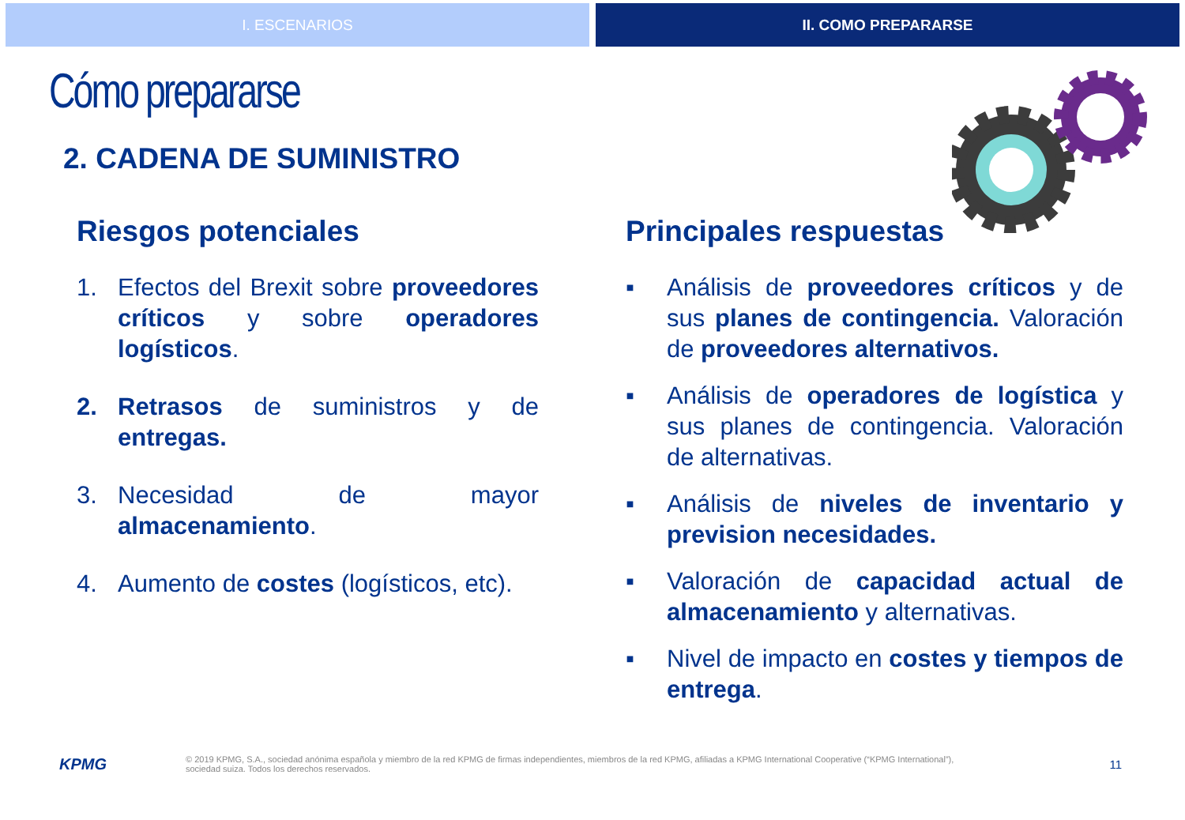I. ESCENARIOS II. COMO PREPARARSE
Cómo prepararse
2. CADENA DE SUMINISTRO
Riesgos potenciales
1. Efectos del Brexit sobre proveedores críticos y sobre operadores logísticos.
2. Retrasos de suministros y de entregas.
3. Necesidad de mayor almacenamiento.
4. Aumento de costes (logísticos, etc).
Principales respuestas
▪ Análisis de proveedores críticos y de sus planes de contingencia. Valoración de proveedores alternativos.
▪ Análisis de operadores de logística y sus planes de contingencia. Valoración de alternativas.
▪ Análisis de niveles de inventario y prevision necesidades.
▪ Valoración de capacidad actual de almacenamiento y alternativas.
▪ Nivel de impacto en costes y tiempos de entrega.
KPMG © 2019 KPMG, S.A., sociedad anónima española y miembro de la red KPMG de firmas independientes, miembros de la red KPMG, afiliadas a KPMG International Cooperative (“KPMG International”),
sociedad suiza. Todos los derechos reservados. 11